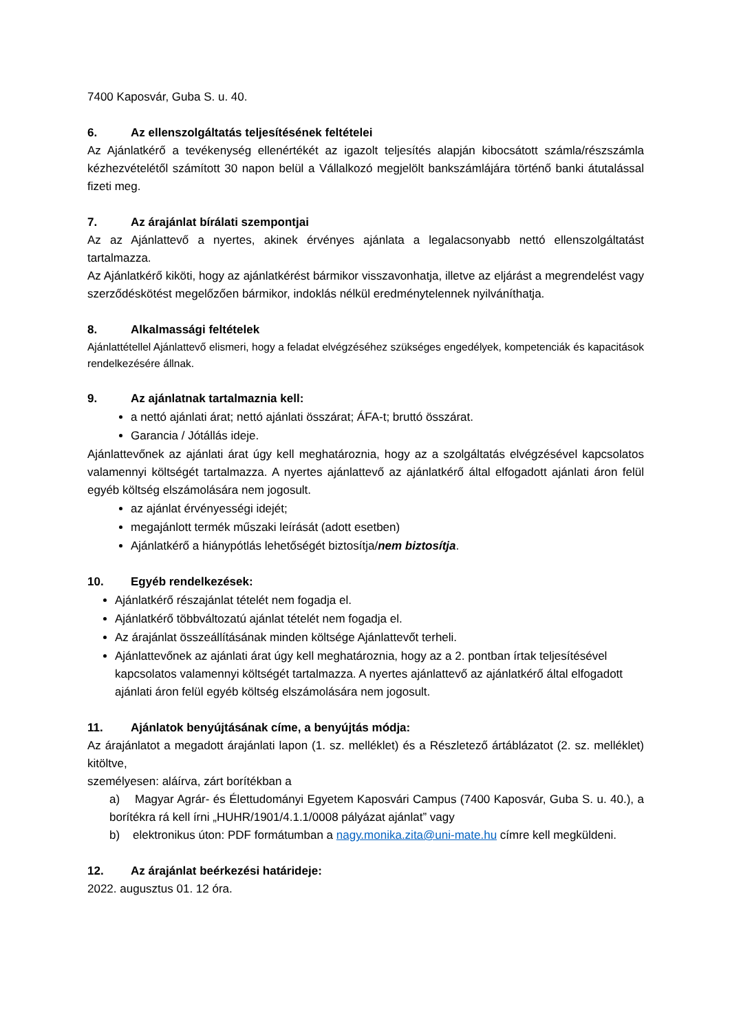7400 Kaposvár, Guba S. u. 40.
6. Az ellenszolgáltatás teljesítésének feltételei
Az Ajánlatkérő a tevékenység ellenértékét az igazolt teljesítés alapján kibocsátott számla/részszámla kézhezvételétől számított 30 napon belül a Vállalkozó megjelölt bankszámlájára történő banki átutalással fizeti meg.
7. Az árajánlat bírálati szempontjai
Az az Ajánlattevő a nyertes, akinek érvényes ajánlata a legalacsonyabb nettó ellenszolgáltatást tartalmazza.
Az Ajánlatkérő kiköti, hogy az ajánlatkérést bármikor visszavonhatja, illetve az eljárást a megrendelést vagy szerződéskötést megelőzően bármikor, indoklás nélkül eredménytelennek nyilváníthatja.
8. Alkalmassági feltételek
Ajánlattétellel Ajánlattevő elismeri, hogy a feladat elvégzéséhez szükséges engedélyek, kompetenciák és kapacitások rendelkezésére állnak.
9. Az ajánlatnak tartalmaznia kell:
a nettó ajánlati árat; nettó ajánlati összárat; ÁFA-t; bruttó összárat.
Garancia / Jótállás ideje.
Ajánlattevőnek az ajánlati árat úgy kell meghatároznia, hogy az a szolgáltatás elvégzésével kapcsolatos valamennyi költségét tartalmazza. A nyertes ajánlattevő az ajánlatkérő által elfogadott ajánlati áron felül egyéb költség elszámolására nem jogosult.
az ajánlat érvényességi idejét;
megajánlott termék műszaki leírását (adott esetben)
Ajánlatkérő a hiánypótlás lehetőségét biztosítja/nem biztosítja.
10. Egyéb rendelkezések:
Ajánlatkérő részajánlat tételét nem fogadja el.
Ajánlatkérő többváltozatú ajánlat tételét nem fogadja el.
Az árajánlat összeállításának minden költsége Ajánlattevőt terheli.
Ajánlattevőnek az ajánlati árat úgy kell meghatároznia, hogy az a 2. pontban írtak teljesítésével kapcsolatos valamennyi költségét tartalmazza. A nyertes ajánlattevő az ajánlatkérő által elfogadott ajánlati áron felül egyéb költség elszámolására nem jogosult.
11. Ajánlatok benyújtásának címe, a benyújtás módja:
Az árajánlatot a megadott árajánlati lapon (1. sz. melléklet) és a Részletező ártáblázatot (2. sz. melléklet) kitöltve,
személyesen: aláírva, zárt borítékban a
a) Magyar Agrár- és Élettudományi Egyetem Kaposvári Campus (7400 Kaposvár, Guba S. u. 40.), a borítékra rá kell írni „HUHR/1901/4.1.1/0008 pályázat ajánlat” vagy
b) elektronikus úton: PDF formátumban a nagy.monika.zita@uni-mate.hu címre kell megküldeni.
12. Az árajánlat beérkezési határideje:
2022. augusztus 01. 12 óra.